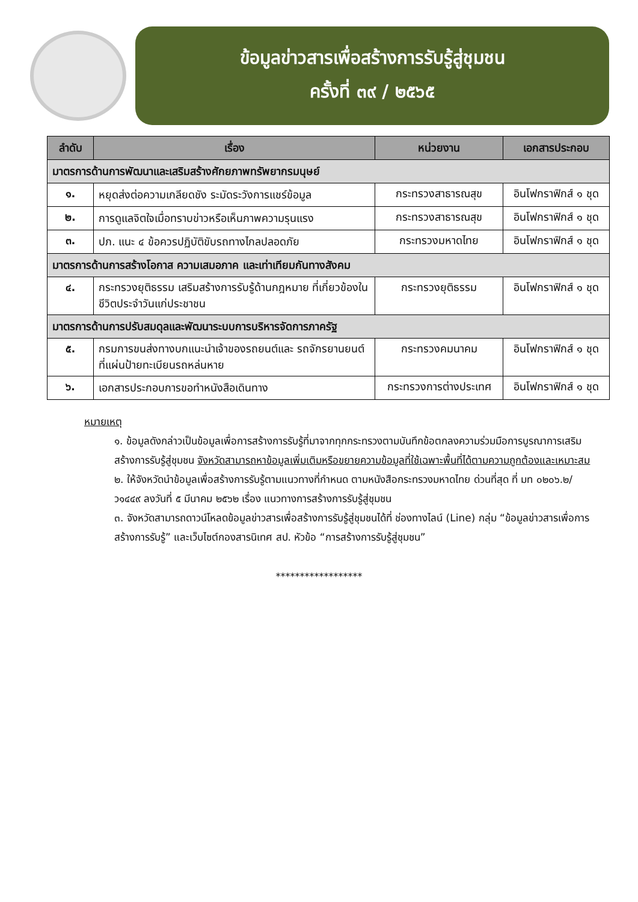ข้อมูลข่าวสารเพื่อสร้างการรับรู้สู่ชุมชน
ครั้งที่ ๓๙ / ๒๕๖๕
| ลำดับ | เรื่อง | หน่วยงาน | เอกสารประกอบ |
| --- | --- | --- | --- |
| มาตรการด้านการพัฒนาและเสริมสร้างศักยภาพทรัพยากรมนุษย์ | | | |
| ๑. | หยุดส่งต่อความเกลียดชัง ระมัดระวังการแชร์ข้อมูล | กระทรวงสาธารณสุข | อินโฟกราฟิกส์ ๑ ชุด |
| ๒. | การดูแลจิตใจเมื่อทราบข่าวหรือเห็นภาพความรุนแรง | กระทรวงสาธารณสุข | อินโฟกราฟิกส์ ๑ ชุด |
| ๓. | ปภ. แนะ ๔ ข้อควรปฏิบัติขับรถทางไกลปลอดภัย | กระทรวงมหาดไทย | อินโฟกราฟิกส์ ๑ ชุด |
| มาตรการด้านการสร้างโอกาส ความเสมอภาค และเท่าเทียมกันทางสังคม | | | |
| ๔. | กระทรวงยุติธรรม เสริมสร้างการรับรู้ด้านกฎหมาย ที่เกี่ยวข้องในชีวิตประจำวันแก่ประชาชน | กระทรวงยุติธรรม | อินโฟกราฟิกส์ ๑ ชุด |
| มาตรการด้านการปรับสมดุลและพัฒนาระบบการบริหารจัดการภาครัฐ | | | |
| ๕. | กรมการขนส่งทางบกแนะนำเจ้าของรถยนต์และ รถจักรยานยนต์ที่แผ่นป้ายทะเบียนรถหล่นหาย | กระทรวงคมนาคม | อินโฟกราฟิกส์ ๑ ชุด |
| ๖. | เอกสารประกอบการขอทำหนังสือเดินทาง | กระทรวงการต่างประเทศ | อินโฟกราฟิกส์ ๑ ชุด |
หมายเหตุ
๑. ข้อมูลดังกล่าวเป็นข้อมูลเพื่อการสร้างการรับรู้ที่มาจากทุกกระทรวงตามบันทึกข้อตกลงความร่วมมือการบูรณาการเสริมสร้างการรับรู้สู่ชุมชน จังหวัดสามารถหาข้อมูลเพิ่มเติมหรือขยายความข้อมูลที่ใช้เฉพาะพื้นที่ได้ตามความถูกต้องและเหมาะสม
๒. ให้จังหวัดนำข้อมูลเพื่อสร้างการรับรู้ตามแนวทางที่กำหนด ตามหนังสือกระทรวงมหาดไทย ด่วนที่สุด ที่ มท ๐๒๐๖.๒/ว๑๔๔๙ ลงวันที่ ๕ มีนาคม ๒๕๖๒ เรื่อง แนวทางการสร้างการรับรู้สู่ชุมชน
๓. จังหวัดสามารถดาวน์โหลดข้อมูลข่าวสารเพื่อสร้างการรับรู้สู่ชุมชนได้ที่ ช่องทางไลน์ (Line) กลุ่ม “ข้อมูลข่าวสารเพื่อการสร้างการรับรู้” และเว็บไซต์กองสารนิเทศ สป. หัวข้อ “การสร้างการรับรู้สู่ชุมชน”
******************